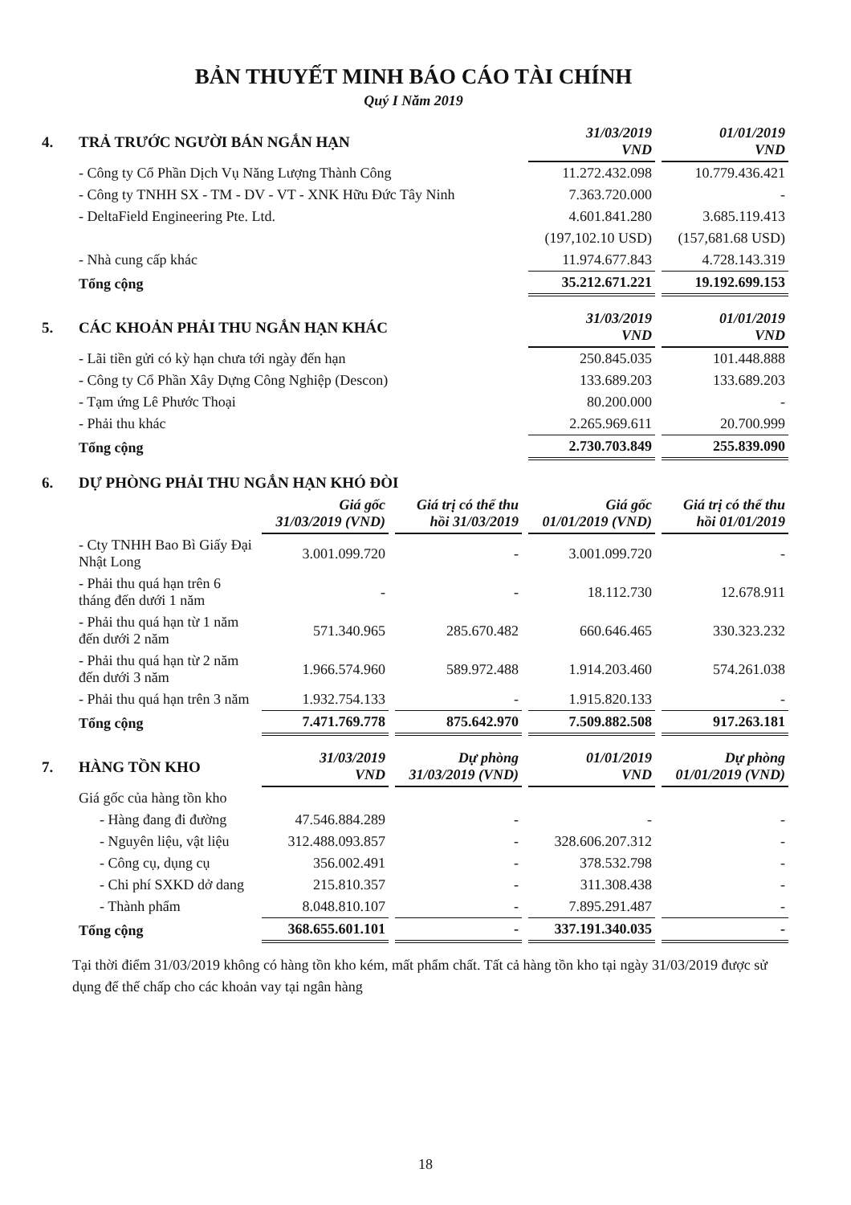BẢN THUYẾT MINH BÁO CÁO TÀI CHÍNH
Quý I Năm 2019
| 4. | TRẢ TRƯỚC NGƯỜI BÁN NGẮN HẠN | 31/03/2019 VND | 01/01/2019 VND |
| --- | --- | --- | --- |
| | - Công ty Cổ Phần Dịch Vụ Năng Lượng Thành Công | 11.272.432.098 | 10.779.436.421 |
| | - Công ty TNHH SX - TM - DV - VT - XNK Hữu Đức Tây Ninh | 7.363.720.000 | - |
| | - DeltaField Engineering Pte. Ltd. | 4.601.841.280 | 3.685.119.413 |
| | | (197,102.10 USD) | (157,681.68 USD) |
| | - Nhà cung cấp khác | 11.974.677.843 | 4.728.143.319 |
| | Tổng cộng | 35.212.671.221 | 19.192.699.153 |
| 5. | CÁC KHOẢN PHẢI THU NGẮN HẠN KHÁC | 31/03/2019 VND | 01/01/2019 VND |
| --- | --- | --- | --- |
| | - Lãi tiền gửi có kỳ hạn chưa tới ngày đến hạn | 250.845.035 | 101.448.888 |
| | - Công ty Cổ Phần Xây Dựng Công Nghiệp (Descon) | 133.689.203 | 133.689.203 |
| | - Tạm ứng Lê Phước Thoại | 80.200.000 | - |
| | - Phải thu khác | 2.265.969.611 | 20.700.999 |
| | Tổng cộng | 2.730.703.849 | 255.839.090 |
| 6. | DỰ PHÒNG PHẢI THU NGẮN HẠN KHÓ ĐÒI | | | | |
| --- | --- | --- | --- | --- | --- |
| | | Giá gốc 31/03/2019 (VND) | Giá trị có thể thu hồi 31/03/2019 | Giá gốc 01/01/2019 (VND) | Giá trị có thể thu hồi 01/01/2019 |
| | - Cty TNHH Bao Bì Giấy Đại Nhật Long | 3.001.099.720 | - | 3.001.099.720 | - |
| | - Phải thu quá hạn trên 6 tháng đến dưới 1 năm | - | - | 18.112.730 | 12.678.911 |
| | - Phải thu quá hạn từ 1 năm đến dưới 2 năm | 571.340.965 | 285.670.482 | 660.646.465 | 330.323.232 |
| | - Phải thu quá hạn từ 2 năm đến dưới 3 năm | 1.966.574.960 | 589.972.488 | 1.914.203.460 | 574.261.038 |
| | - Phải thu quá hạn trên 3 năm | 1.932.754.133 | - | 1.915.820.133 | - |
| | Tổng cộng | 7.471.769.778 | 875.642.970 | 7.509.882.508 | 917.263.181 |
| 7. | HÀNG TỒN KHO | 31/03/2019 VND | Dự phòng 31/03/2019 (VND) | 01/01/2019 VND | Dự phòng 01/01/2019 (VND) |
| --- | --- | --- | --- | --- | --- |
| | Giá gốc của hàng tồn kho | | | | |
| | - Hàng đang đi đường | 47.546.884.289 | - | - | - |
| | - Nguyên liệu, vật liệu | 312.488.093.857 | - | 328.606.207.312 | - |
| | - Công cụ, dụng cụ | 356.002.491 | - | 378.532.798 | - |
| | - Chi phí SXKD dở dang | 215.810.357 | - | 311.308.438 | - |
| | - Thành phẩm | 8.048.810.107 | - | 7.895.291.487 | - |
| | Tổng cộng | 368.655.601.101 | - | 337.191.340.035 | - |
Tại thời điểm 31/03/2019 không có hàng tồn kho kém, mất phẩm chất. Tất cả hàng tồn kho tại ngày 31/03/2019 được sử dụng để thế chấp cho các khoản vay tại ngân hàng
18